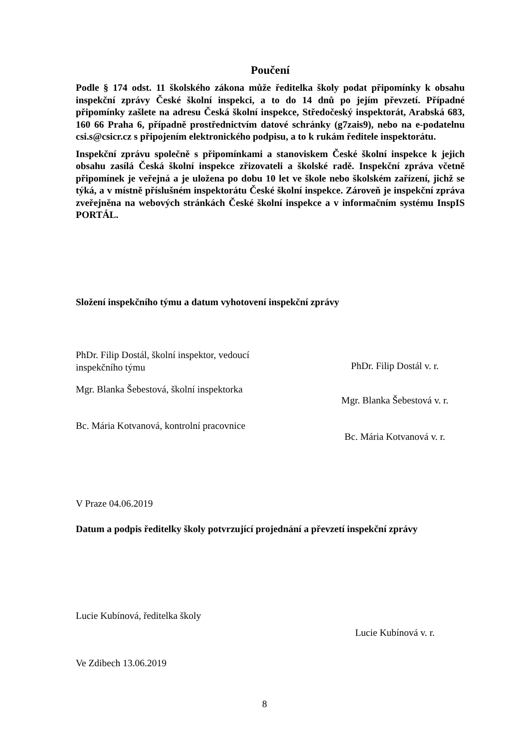Poučení
Podle § 174 odst. 11 školského zákona může ředitelka školy podat připomínky k obsahu inspekční zprávy České školní inspekci, a to do 14 dnů po jejím převzetí. Případné připomínky zašlete na adresu Česká školní inspekce, Středočeský inspektorát, Arabská 683, 160 66 Praha 6, případně prostřednictvím datové schránky (g7zais9), nebo na e-podatelnu csi.s@csicr.cz s připojením elektronického podpisu, a to k rukám ředitele inspektorátu.
Inspekční zprávu společně s připomínkami a stanoviskem České školní inspekce k jejich obsahu zasílá Česká školní inspekce zřizovateli a školské radě. Inspekční zpráva včetně připomínek je veřejná a je uložena po dobu 10 let ve škole nebo školském zařízení, jichž se týká, a v místně příslušném inspektorátu České školní inspekce. Zároveň je inspekční zpráva zveřejněna na webových stránkách České školní inspekce a v informačním systému InspIS PORTÁL.
Složení inspekčního týmu a datum vyhotovení inspekční zprávy
PhDr. Filip Dostál, školní inspektor, vedoucí
inspekčního týmu
PhDr. Filip Dostál v. r.
Mgr. Blanka Šebestová, školní inspektorka
Mgr. Blanka Šebestová v. r.
Bc. Mária Kotvanová, kontrolní pracovnice
Bc. Mária Kotvanová v. r.
V Praze 04.06.2019
Datum a podpis ředitelky školy potvrzující projednání a převzetí inspekční zprávy
Lucie Kubínová, ředitelka školy
Lucie Kubínová v. r.
Ve Zdibech 13.06.2019
8